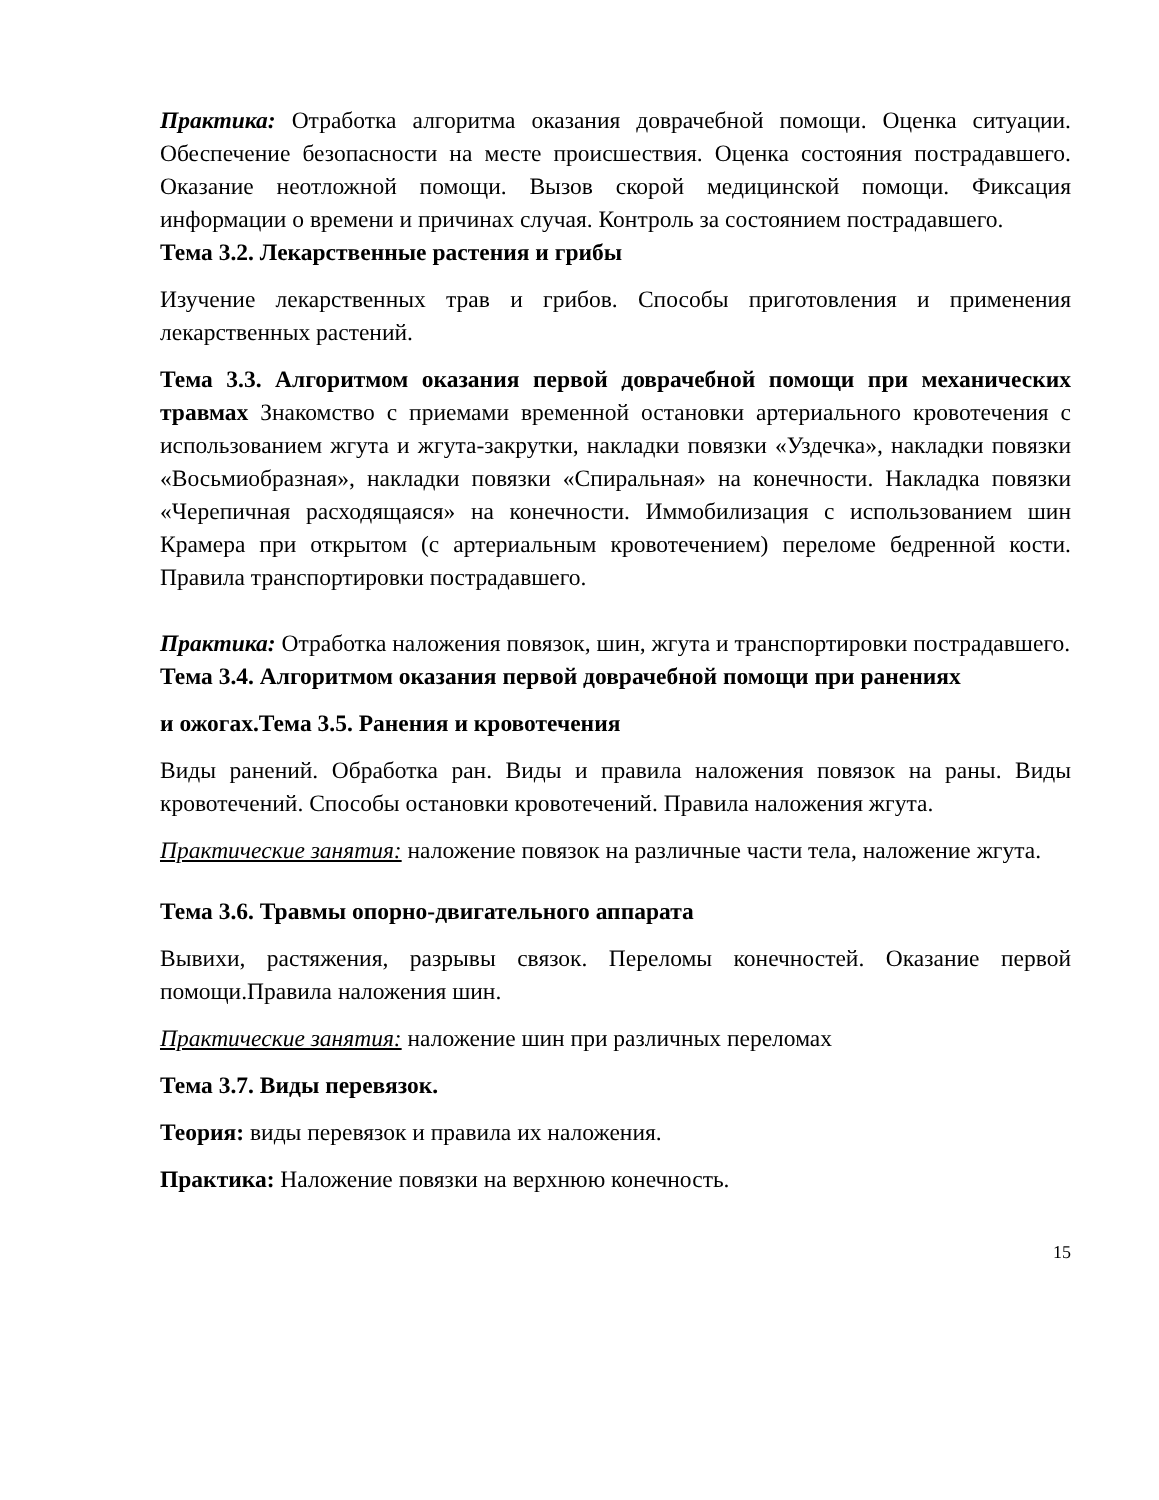Практика: Отработка алгоритма оказания доврачебной помощи. Оценка ситуации. Обеспечение безопасности на месте происшествия. Оценка состояния пострадавшего. Оказание неотложной помощи. Вызов скорой медицинской помощи. Фиксация информации о времени и причинах случая. Контроль за состоянием пострадавшего.
Тема 3.2. Лекарственные растения и грибы
Изучение лекарственных трав и грибов. Способы приготовления и применения лекарственных растений.
Тема 3.3. Алгоритмом оказания первой доврачебной помощи при механических травмах Знакомство с приемами временной остановки артериального кровотечения с использованием жгута и жгута-закрутки, накладки повязки «Уздечка», накладки повязки «Восьмиобразная», накладки повязки «Спиральная» на конечности. Накладка повязки «Черепичная расходящаяся» на конечности. Иммобилизация с использованием шин Крамера при открытом (с артериальным кровотечением) переломе бедренной кости. Правила транспортировки пострадавшего.
Практика: Отработка наложения повязок, шин, жгута и транспортировки пострадавшего.
Тема 3.4. Алгоритмом оказания первой доврачебной помощи при ранениях
и ожогах.Тема 3.5. Ранения и кровотечения
Виды ранений. Обработка ран. Виды и правила наложения повязок на раны. Виды кровотечений. Способы остановки кровотечений. Правила наложения жгута.
Практические занятия: наложение повязок на различные части тела, наложение жгута.
Тема 3.6. Травмы опорно-двигательного аппарата
Вывихи, растяжения, разрывы связок. Переломы конечностей. Оказание первой помощи.Правила наложения шин.
Практические занятия: наложение шин при различных переломах
Тема 3.7. Виды перевязок.
Теория: виды перевязок и правила их наложения.
Практика: Наложение повязки на верхнюю конечность.
15